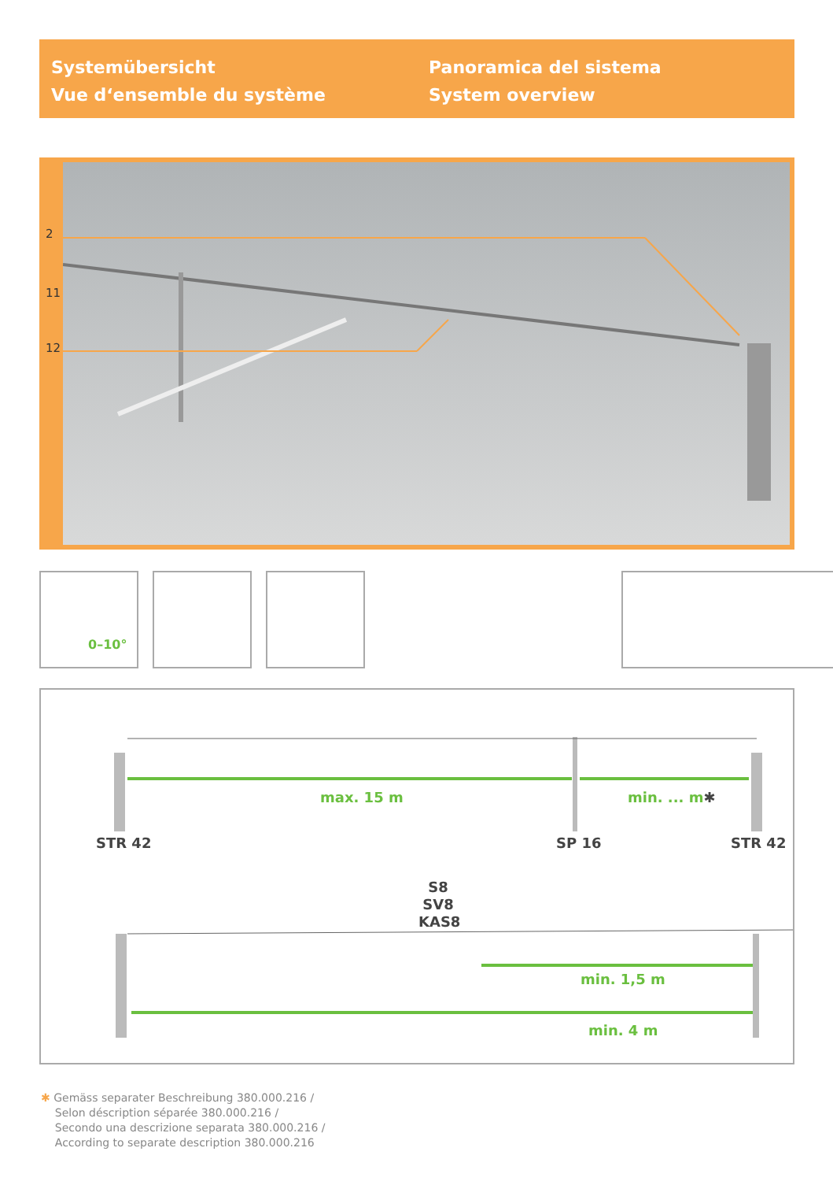Systemübersicht
Vue d‘ensemble du système
Panoramica del sistema
System overview
2
11
12
0–10°
max. 15 m min. ... m✱
STR 42 SP 16 STR 42
S8
SV8
KAS8
min. 1,5 m
min. 4 m
✱ Gemäss separater Beschreibung 380.000.216 /
Selon déscription séparée 380.000.216 /
Secondo una descrizione separata 380.000.216 /
According to separate description 380.000.216